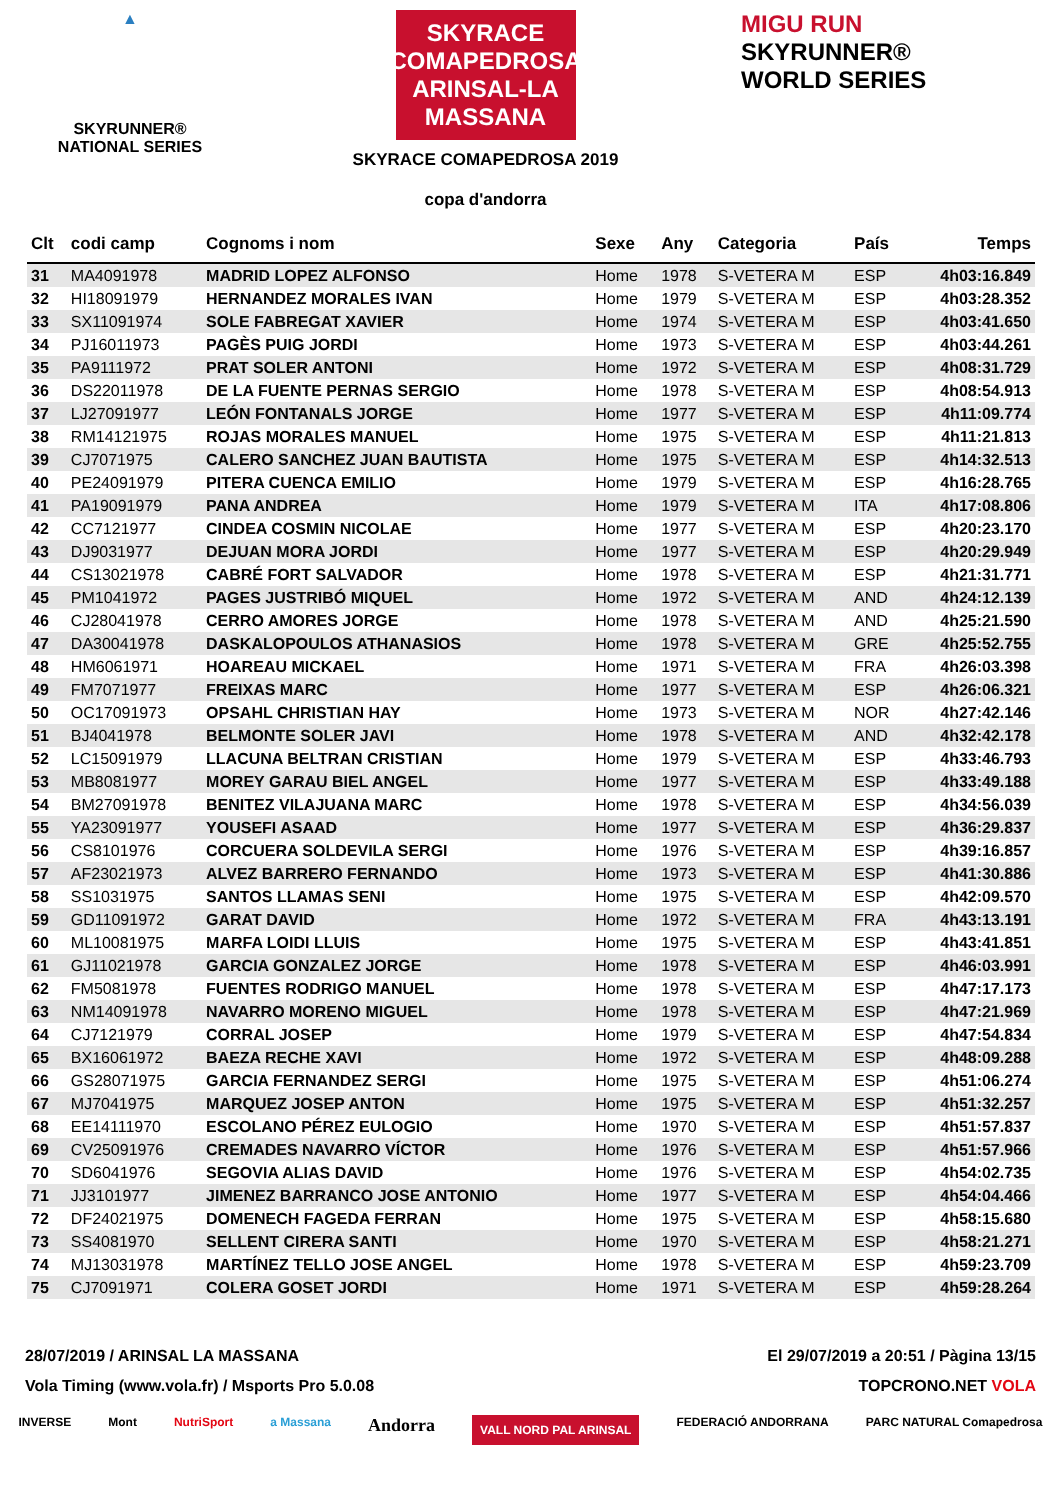▲
SKYRUNNER®
NATIONAL SERIES
SKYRACE COMAPEDROSA
ARINSAL-LA MASSANA
SKYRACE COMAPEDROSA 2019
copa d'andorra
MIGU RUN
SKYRUNNER®
WORLD SERIES
| Clt | codi camp | Cognoms i nom | Sexe | Any | Categoria | País | Temps |
| --- | --- | --- | --- | --- | --- | --- | --- |
| 31 | MA4091978 | MADRID LOPEZ ALFONSO | Home | 1978 | S-VETERA M | ESP | 4h03:16.849 |
| 32 | HI18091979 | HERNANDEZ MORALES IVAN | Home | 1979 | S-VETERA M | ESP | 4h03:28.352 |
| 33 | SX11091974 | SOLE FABREGAT XAVIER | Home | 1974 | S-VETERA M | ESP | 4h03:41.650 |
| 34 | PJ16011973 | PAGÈS PUIG JORDI | Home | 1973 | S-VETERA M | ESP | 4h03:44.261 |
| 35 | PA9111972 | PRAT SOLER ANTONI | Home | 1972 | S-VETERA M | ESP | 4h08:31.729 |
| 36 | DS22011978 | DE LA FUENTE PERNAS SERGIO | Home | 1978 | S-VETERA M | ESP | 4h08:54.913 |
| 37 | LJ27091977 | LEÓN FONTANALS JORGE | Home | 1977 | S-VETERA M | ESP | 4h11:09.774 |
| 38 | RM14121975 | ROJAS MORALES MANUEL | Home | 1975 | S-VETERA M | ESP | 4h11:21.813 |
| 39 | CJ7071975 | CALERO SANCHEZ JUAN BAUTISTA | Home | 1975 | S-VETERA M | ESP | 4h14:32.513 |
| 40 | PE24091979 | PITERA CUENCA EMILIO | Home | 1979 | S-VETERA M | ESP | 4h16:28.765 |
| 41 | PA19091979 | PANA ANDREA | Home | 1979 | S-VETERA M | ITA | 4h17:08.806 |
| 42 | CC7121977 | CINDEA COSMIN NICOLAE | Home | 1977 | S-VETERA M | ESP | 4h20:23.170 |
| 43 | DJ9031977 | DEJUAN MORA JORDI | Home | 1977 | S-VETERA M | ESP | 4h20:29.949 |
| 44 | CS13021978 | CABRÉ FORT SALVADOR | Home | 1978 | S-VETERA M | ESP | 4h21:31.771 |
| 45 | PM1041972 | PAGES JUSTRIBÓ MIQUEL | Home | 1972 | S-VETERA M | AND | 4h24:12.139 |
| 46 | CJ28041978 | CERRO AMORES JORGE | Home | 1978 | S-VETERA M | AND | 4h25:21.590 |
| 47 | DA30041978 | DASKALOPOULOS ATHANASIOS | Home | 1978 | S-VETERA M | GRE | 4h25:52.755 |
| 48 | HM6061971 | HOAREAU MICKAEL | Home | 1971 | S-VETERA M | FRA | 4h26:03.398 |
| 49 | FM7071977 | FREIXAS MARC | Home | 1977 | S-VETERA M | ESP | 4h26:06.321 |
| 50 | OC17091973 | OPSAHL CHRISTIAN HAY | Home | 1973 | S-VETERA M | NOR | 4h27:42.146 |
| 51 | BJ4041978 | BELMONTE SOLER JAVI | Home | 1978 | S-VETERA M | AND | 4h32:42.178 |
| 52 | LC15091979 | LLACUNA BELTRAN CRISTIAN | Home | 1979 | S-VETERA M | ESP | 4h33:46.793 |
| 53 | MB8081977 | MOREY GARAU BIEL ANGEL | Home | 1977 | S-VETERA M | ESP | 4h33:49.188 |
| 54 | BM27091978 | BENITEZ VILAJUANA MARC | Home | 1978 | S-VETERA M | ESP | 4h34:56.039 |
| 55 | YA23091977 | YOUSEFI ASAAD | Home | 1977 | S-VETERA M | ESP | 4h36:29.837 |
| 56 | CS8101976 | CORCUERA SOLDEVILA SERGI | Home | 1976 | S-VETERA M | ESP | 4h39:16.857 |
| 57 | AF23021973 | ALVEZ BARRERO FERNANDO | Home | 1973 | S-VETERA M | ESP | 4h41:30.886 |
| 58 | SS1031975 | SANTOS LLAMAS SENI | Home | 1975 | S-VETERA M | ESP | 4h42:09.570 |
| 59 | GD11091972 | GARAT DAVID | Home | 1972 | S-VETERA M | FRA | 4h43:13.191 |
| 60 | ML10081975 | MARFA LOIDI LLUIS | Home | 1975 | S-VETERA M | ESP | 4h43:41.851 |
| 61 | GJ11021978 | GARCIA GONZALEZ JORGE | Home | 1978 | S-VETERA M | ESP | 4h46:03.991 |
| 62 | FM5081978 | FUENTES RODRIGO MANUEL | Home | 1978 | S-VETERA M | ESP | 4h47:17.173 |
| 63 | NM14091978 | NAVARRO MORENO MIGUEL | Home | 1978 | S-VETERA M | ESP | 4h47:21.969 |
| 64 | CJ7121979 | CORRAL JOSEP | Home | 1979 | S-VETERA M | ESP | 4h47:54.834 |
| 65 | BX16061972 | BAEZA RECHE XAVI | Home | 1972 | S-VETERA M | ESP | 4h48:09.288 |
| 66 | GS28071975 | GARCIA FERNANDEZ SERGI | Home | 1975 | S-VETERA M | ESP | 4h51:06.274 |
| 67 | MJ7041975 | MARQUEZ JOSEP ANTON | Home | 1975 | S-VETERA M | ESP | 4h51:32.257 |
| 68 | EE14111970 | ESCOLANO PÉREZ EULOGIO | Home | 1970 | S-VETERA M | ESP | 4h51:57.837 |
| 69 | CV25091976 | CREMADES NAVARRO VÍCTOR | Home | 1976 | S-VETERA M | ESP | 4h51:57.966 |
| 70 | SD6041976 | SEGOVIA ALIAS DAVID | Home | 1976 | S-VETERA M | ESP | 4h54:02.735 |
| 71 | JJ3101977 | JIMENEZ BARRANCO JOSE ANTONIO | Home | 1977 | S-VETERA M | ESP | 4h54:04.466 |
| 72 | DF24021975 | DOMENECH FAGEDA FERRAN | Home | 1975 | S-VETERA M | ESP | 4h58:15.680 |
| 73 | SS4081970 | SELLENT CIRERA SANTI | Home | 1970 | S-VETERA M | ESP | 4h58:21.271 |
| 74 | MJ13031978 | MARTÍNEZ TELLO JOSE ANGEL | Home | 1978 | S-VETERA M | ESP | 4h59:23.709 |
| 75 | CJ7091971 | COLERA GOSET JORDI | Home | 1971 | S-VETERA M | ESP | 4h59:28.264 |
28/07/2019 / ARINSAL LA MASSANA El 29/07/2019 a 20:51 / Pàgina 13/15
Vola Timing (www.vola.fr) / Msports Pro 5.0.08 TOPCRONO.NET VOLA
INVERSE Mont NutriSport a Massana Andorra VALL NORD PAL ARINSAL FEDERACIÓ ANDORRANA PARC NATURAL Comapedrosa